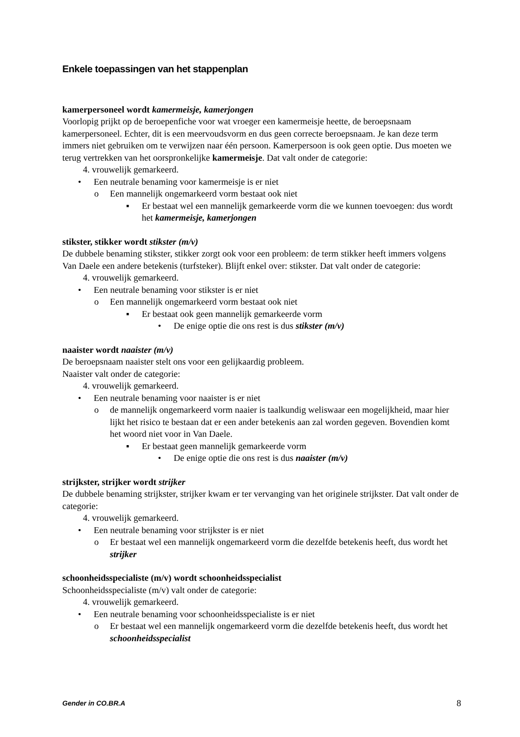Enkele toepassingen van het stappenplan
kamerpersoneel wordt kamermeisje, kamerjongen
Voorlopig prijkt op de beroepenfiche voor wat vroeger een kamermeisje heette, de beroepsnaam kamerpersoneel. Echter, dit is een meervoudsvorm en dus geen correcte beroepsnaam. Je kan deze term immers niet gebruiken om te verwijzen naar één persoon. Kamerpersoon is ook geen optie. Dus moeten we terug vertrekken van het oorspronkelijke kamermeisje. Dat valt onder de categorie:
4. vrouwelijk gemarkeerd.
• Een neutrale benaming voor kamermeisje is er niet
o Een mannelijk ongemarkeerd vorm bestaat ook niet
▪ Er bestaat wel een mannelijk gemarkeerde vorm die we kunnen toevoegen: dus wordt het kamermeisje, kamerjongen
stikster, stikker wordt stikster (m/v)
De dubbele benaming stikster, stikker zorgt ook voor een probleem: de term stikker heeft immers volgens Van Daele een andere betekenis (turfsteker). Blijft enkel over: stikster. Dat valt onder de categorie:
4. vrouwelijk gemarkeerd.
• Een neutrale benaming voor stikster is er niet
o Een mannelijk ongemarkeerd vorm bestaat ook niet
▪ Er bestaat ook geen mannelijk gemarkeerde vorm
• De enige optie die ons rest is dus stikster (m/v)
naaister wordt naaister (m/v)
De beroepsnaam naaister stelt ons voor een gelijkaardig probleem.
Naaister valt onder de categorie:
4. vrouwelijk gemarkeerd.
• Een neutrale benaming voor naaister is er niet
o de mannelijk ongemarkeerd vorm naaier is taalkundig weliswaar een mogelijkheid, maar hier lijkt het risico te bestaan dat er een ander betekenis aan zal worden gegeven. Bovendien komt het woord niet voor in Van Daele.
▪ Er bestaat geen mannelijk gemarkeerde vorm
• De enige optie die ons rest is dus naaister (m/v)
strijkster, strijker wordt strijker
De dubbele benaming strijkster, strijker kwam er ter vervanging van het originele strijkster. Dat valt onder de categorie:
4. vrouwelijk gemarkeerd.
• Een neutrale benaming voor strijkster is er niet
o Er bestaat wel een mannelijk ongemarkeerd vorm die dezelfde betekenis heeft, dus wordt het strijker
schoonheidsspecialiste (m/v) wordt schoonheidsspecialist
Schoonheidsspecialiste (m/v) valt onder de categorie:
4. vrouwelijk gemarkeerd.
• Een neutrale benaming voor schoonheidsspecialiste is er niet
o Er bestaat wel een mannelijk ongemarkeerd vorm die dezelfde betekenis heeft, dus wordt het schoonheidsspecialist
Gender in CO.BR.A 8